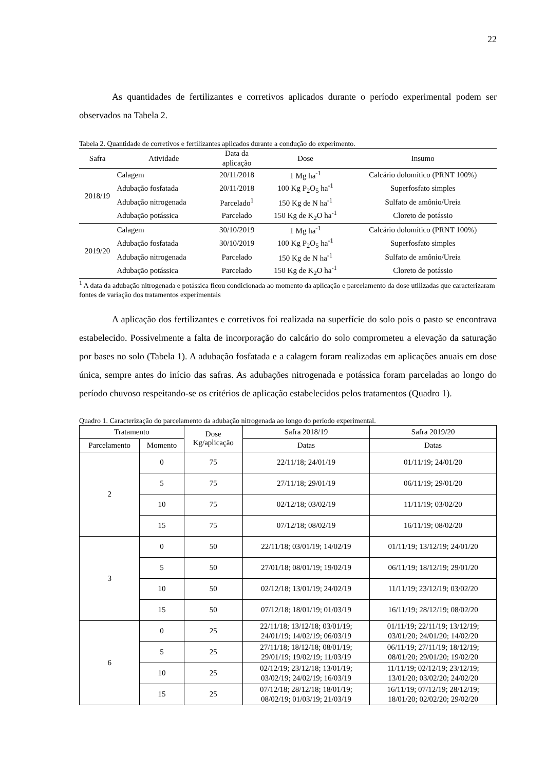22
As quantidades de fertilizantes e corretivos aplicados durante o período experimental podem ser observados na Tabela 2.
Tabela 2. Quantidade de corretivos e fertilizantes aplicados durante a condução do experimento.
| Safra | Atividade | Data da aplicação | Dose | Insumo |
| --- | --- | --- | --- | --- |
| 2018/19 | Calagem | 20/11/2018 | 1 Mg ha<sup>-1</sup> | Calcário dolomítico (PRNT 100%) |
| | Adubação fosfatada | 20/11/2018 | 100 Kg P<sub>2</sub>O<sub>5</sub> ha<sup>-1</sup> | Superfosfato simples |
| | Adubação nitrogenada | Parcelado<sup>1</sup> | 150 Kg de N ha<sup>-1</sup> | Sulfato de amônio/Ureia |
| | Adubação potássica | Parcelado | 150 Kg de K<sub>2</sub>O ha<sup>-1</sup> | Cloreto de potássio |
| 2019/20 | Calagem | 30/10/2019 | 1 Mg ha<sup>-1</sup> | Calcário dolomítico (PRNT 100%) |
| | Adubação fosfatada | 30/10/2019 | 100 Kg P<sub>2</sub>O<sub>5</sub> ha<sup>-1</sup> | Superfosfato simples |
| | Adubação nitrogenada | Parcelado | 150 Kg de N ha<sup>-1</sup> | Sulfato de amônio/Ureia |
| | Adubação potássica | Parcelado | 150 Kg de K<sub>2</sub>O ha<sup>-1</sup> | Cloreto de potássio |
<sup>1</sup> A data da adubação nitrogenada e potássica ficou condicionada ao momento da aplicação e parcelamento da dose utilizadas que caracterizaram fontes de variação dos tratamentos experimentais
A aplicação dos fertilizantes e corretivos foi realizada na superfície do solo pois o pasto se encontrava estabelecido. Possivelmente a falta de incorporação do calcário do solo comprometeu a elevação da saturação por bases no solo (Tabela 1). A adubação fosfatada e a calagem foram realizadas em aplicações anuais em dose única, sempre antes do início das safras. As adubações nitrogenada e potássica foram parceladas ao longo do período chuvoso respeitando-se os critérios de aplicação estabelecidos pelos tratamentos (Quadro 1).
Quadro 1. Caracterização do parcelamento da adubação nitrogenada ao longo do período experimental.
| Tratamento | | Dose Kg/aplicação | Safra 2018/19 | Safra 2019/20 |
| --- | --- | --- | --- | --- |
| Parcelamento | Momento | | Datas | Datas |
| 2 | 0 | 75 | 22/11/18; 24/01/19 | 01/11/19; 24/01/20 |
| | 5 | 75 | 27/11/18; 29/01/19 | 06/11/19; 29/01/20 |
| | 10 | 75 | 02/12/18; 03/02/19 | 11/11/19; 03/02/20 |
| | 15 | 75 | 07/12/18; 08/02/19 | 16/11/19; 08/02/20 |
| 3 | 0 | 50 | 22/11/18; 03/01/19; 14/02/19 | 01/11/19; 13/12/19; 24/01/20 |
| | 5 | 50 | 27/01/18; 08/01/19; 19/02/19 | 06/11/19; 18/12/19; 29/01/20 |
| | 10 | 50 | 02/12/18; 13/01/19; 24/02/19 | 11/11/19; 23/12/19; 03/02/20 |
| | 15 | 50 | 07/12/18; 18/01/19; 01/03/19 | 16/11/19; 28/12/19; 08/02/20 |
| 6 | 0 | 25 | 22/11/18; 13/12/18; 03/01/19; 24/01/19; 14/02/19; 06/03/19 | 01/11/19; 22/11/19; 13/12/19; 03/01/20; 24/01/20; 14/02/20 |
| | 5 | 25 | 27/11/18; 18/12/18; 08/01/19; 29/01/19; 19/02/19; 11/03/19 | 06/11/19; 27/11/19; 18/12/19; 08/01/20; 29/01/20; 19/02/20 |
| | 10 | 25 | 02/12/19; 23/12/18; 13/01/19; 03/02/19; 24/02/19; 16/03/19 | 11/11/19; 02/12/19; 23/12/19; 13/01/20; 03/02/20; 24/02/20 |
| | 15 | 25 | 07/12/18; 28/12/18; 18/01/19; 08/02/19; 01/03/19; 21/03/19 | 16/11/19; 07/12/19; 28/12/19; 18/01/20; 02/02/20; 29/02/20 |